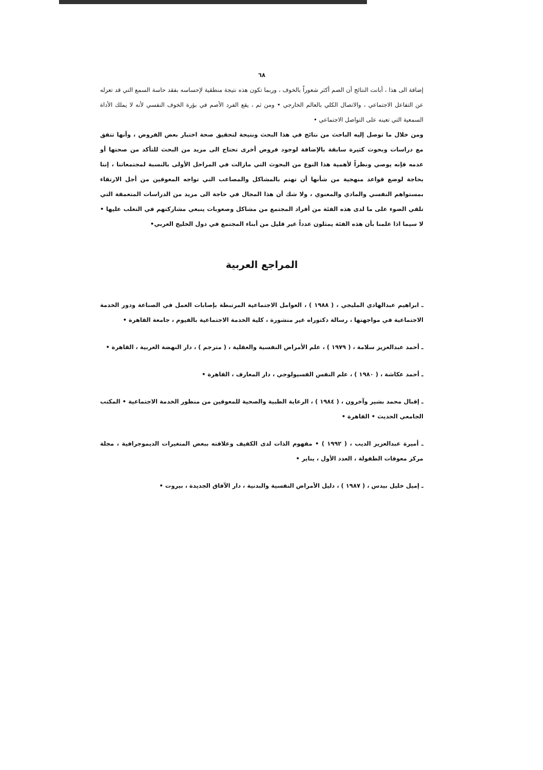٦٨
إضافة الى هذا ، أبانت النتائج أن الصم أكثر شعوراً بالخوف ، وربما تكون هذه نتيجة منطقية لإحساسه بفقد حاسة السمع التي قد تعزله عن التفاعل الاجتماعي ، والاتصال الكلي بالعالم الخارجي • ومن ثم ، يقع الفرد الأصم في بؤرة الخوف النفسي لأنه لا يملك الأداة السمعية التي تعينه على التواصل الاجتماعي •
ومن خلال ما توصل إليه الباحث من نتائج في هذا البحث ونتيجة لتحقيق صحة اختبار بعض الفروض ، وأنها تتفق مع دراسات وبحوث كثيرة سابقة بالإضافة لوجود فروض أخرى تحتاج الى مزيد من البحث للتأكد من صحتها أو عدمه فإنه يوصي ونظراً لأهمية هذا النوع من البحوث التي مازالت في المراحل الأولى بالنسبة لمجتمعاتنا ، إننا بحاجة لوضع قواعد منهجية من شأنها أن تهتم بالمشاكل والمصاعب التي تواجه المعوقين من أجل الارتقاء بمستواهم النفسي والمادي والمعنوي ، ولا شك أن هذا المجال في حاجة الى مزيد من الدراسات المتعمقة التي تلقي الضوء على ما لدى هذه الفئة من أفراد المجتمع من مشاكل وصعوبات ينبغي مشاركتهم في التغلب عليها • لا سيما اذا علمنا بأن هذه الفئة يمثلون عدداً غير قليل من أبناء المجتمع في دول الخليج العربي•
المراجع العربية
ـ ابراهيم عبدالهادي المليجي ، ( ١٩٨٨ ) ، العوامل الاجتماعية المرتبطة بإصابات العمل في الصناعة ودور الخدمة الاجتماعية في مواجهتها ، رسالة دكتوراه غير منشورة ، كلية الخدمة الاجتماعية بالفيوم ، جامعة القاهرة •
ـ أحمد عبدالعزيز سلامة ، ( ١٩٧٩ ) ، علم الأمراض النفسية والعقلية ، ( مترجم ) ، دار النهضة العربية ، القاهرة •
ـ أحمد عكاشة ، ( ١٩٨٠ ) ، علم النفس الفسيولوجي ، دار المعارف ، القاهرة •
ـ إقبال محمد بشير وآخرون ، ( ١٩٨٤ ) ، الرعاية الطبية والصحية للمعوقين من منظور الخدمة الاجتماعية • المكتب الجامعي الحديث • القاهرة •
ـ أميرة عبدالعزيز الديب ، ( ١٩٩٢ ) • مفهوم الذات لدى الكفيف وعلاقته ببعض المتغيرات الديموجرافية ، مجلة مركز معوقات الطفولة ، العدد الأول ، يناير •
ـ إميل خليل بيدس ، ( ١٩٨٧ ) ، دليل الأمراض النفسية والبدنية ، دار الآفاق الجديدة ، بيروت •